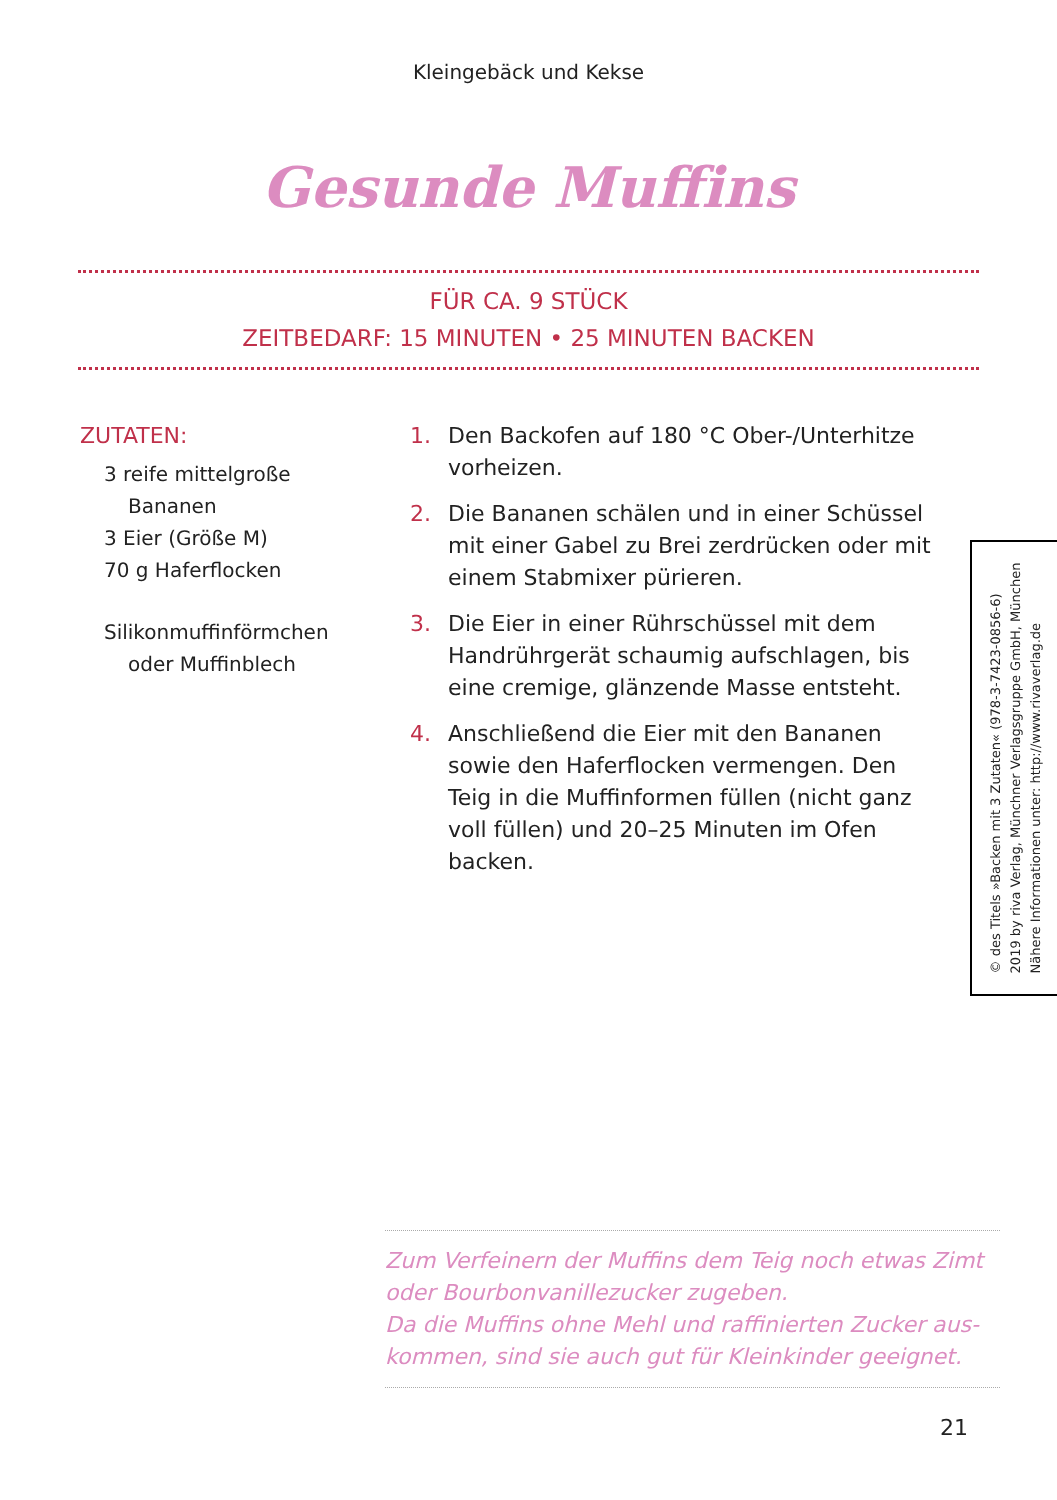Kleingebäck und Kekse
Gesunde Muffins
FÜR CA. 9 STÜCK
ZEITBEDARF: 15 MINUTEN • 25 MINUTEN BACKEN
ZUTATEN:
3 reife mittelgroße Bananen
3 Eier (Größe M)
70 g Haferflocken
Silikonmuffinförmchen oder Muffinblech
1. Den Backofen auf 180 °C Ober-/Unterhitze vorheizen.
2. Die Bananen schälen und in einer Schüssel mit einer Gabel zu Brei zerdrücken oder mit einem Stabmixer pürieren.
3. Die Eier in einer Rührschüssel mit dem Hand­rührgerät schaumig aufschlagen, bis eine cremige, glänzende Masse entsteht.
4. Anschließend die Eier mit den Bananen sowie den Haferflocken vermengen. Den Teig in die Muffinformen füllen (nicht ganz voll füllen) und 20–25 Minuten im Ofen backen.
© des Titels »Backen mit 3 Zutaten« (978-3-7423-0856-6)
2019 by riva Verlag, Münchner Verlagsgruppe GmbH, München
Nähere Informationen unter: http://www.rivaverlag.de
Zum Verfeinern der Muffins dem Teig noch etwas Zimt oder Bourbonvanillezucker zugeben.
Da die Muffins ohne Mehl und raffinierten Zucker aus­kommen, sind sie auch gut für Kleinkinder geeignet.
21